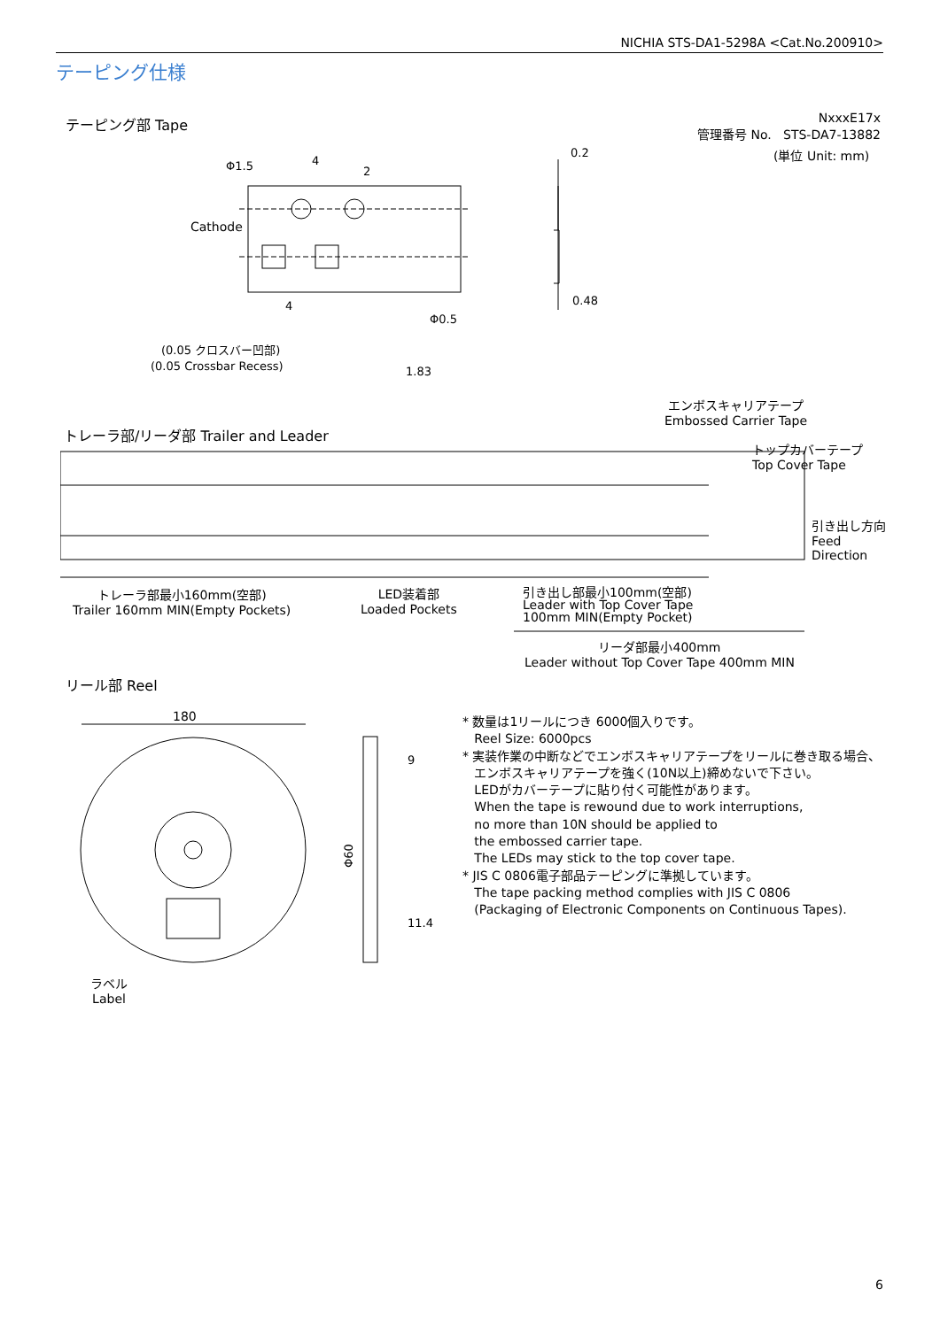NICHIA STS-DA1-5298A <Cat.No.200910>
テーピング仕様
テーピング部 Tape
NxxxE17x
管理番号 No. STS-DA7-13882
(単位 Unit: mm)
Φ1.5
4
2
Cathode
4
Φ0.5
0.2
0.48
(0.05 クロスバー凹部)
(0.05 Crossbar Recess)
1.83
エンボスキャリアテープ
Embossed Carrier Tape
トレーラ部/リーダ部 Trailer and Leader
トップカバーテープ
Top Cover Tape
引き出し方向
Feed
Direction
トレーラ部最小160mm(空部)
Trailer 160mm MIN(Empty Pockets)
LED装着部
Loaded Pockets
引き出し部最小100mm(空部)
Leader with Top Cover Tape
100mm MIN(Empty Pocket)
リーダ部最小400mm
Leader without Top Cover Tape 400mm MIN
リール部 Reel
180
9
11.4
Φ60
ラベル
Label
* 数量は1リールにつき 6000個入りです。
Reel Size: 6000pcs
* 実装作業の中断などでエンボスキャリアテープをリールに巻き取る場合、
エンボスキャリアテープを強く(10N以上)締めないで下さい。
LEDがカバーテープに貼り付く可能性があります。
When the tape is rewound due to work interruptions,
no more than 10N should be applied to
the embossed carrier tape.
The LEDs may stick to the top cover tape.
* JIS C 0806電子部品テーピングに準拠しています。
The tape packing method complies with JIS C 0806
(Packaging of Electronic Components on Continuous Tapes).
6